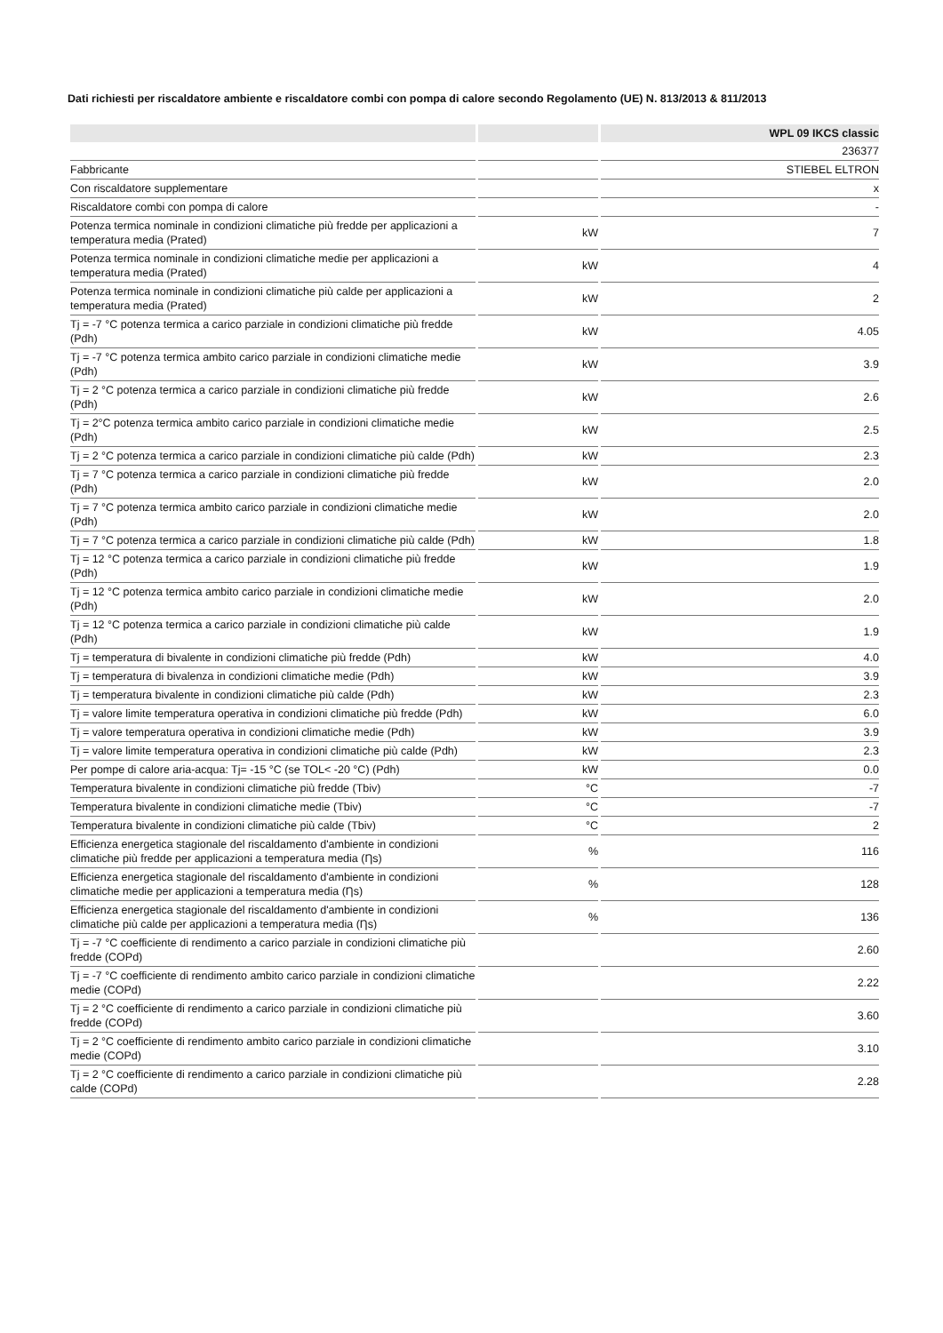Dati richiesti per riscaldatore ambiente e riscaldatore combi con pompa di calore secondo Regolamento (UE) N. 813/2013 & 811/2013
| | | WPL 09 IKCS classic |
| --- | --- | --- |
| | | 236377 |
| Fabbricante | | STIEBEL ELTRON |
| Con riscaldatore supplementare | | x |
| Riscaldatore combi con pompa di calore | | - |
| Potenza termica nominale in condizioni climatiche più fredde per applicazioni a temperatura media (Prated) | kW | 7 |
| Potenza termica nominale in condizioni climatiche medie per applicazioni a temperatura media (Prated) | kW | 4 |
| Potenza termica nominale in condizioni climatiche più calde per applicazioni a temperatura media (Prated) | kW | 2 |
| Tj = -7 °C potenza termica a carico parziale in condizioni climatiche più fredde (Pdh) | kW | 4.05 |
| Tj = -7 °C potenza termica ambito carico parziale in condizioni climatiche medie (Pdh) | kW | 3.9 |
| Tj = 2 °C potenza termica a carico parziale in condizioni climatiche più fredde (Pdh) | kW | 2.6 |
| Tj = 2°C potenza termica ambito carico parziale in condizioni climatiche medie (Pdh) | kW | 2.5 |
| Tj = 2 °C potenza termica a carico parziale in condizioni climatiche più calde (Pdh) | kW | 2.3 |
| Tj = 7 °C potenza termica a carico parziale in condizioni climatiche più fredde (Pdh) | kW | 2.0 |
| Tj = 7 °C potenza termica ambito carico parziale in condizioni climatiche medie (Pdh) | kW | 2.0 |
| Tj = 7 °C potenza termica a carico parziale in condizioni climatiche più calde (Pdh) | kW | 1.8 |
| Tj = 12 °C potenza termica a carico parziale in condizioni climatiche più fredde (Pdh) | kW | 1.9 |
| Tj = 12 °C potenza termica ambito carico parziale in condizioni climatiche medie (Pdh) | kW | 2.0 |
| Tj = 12 °C potenza termica a carico parziale in condizioni climatiche più calde (Pdh) | kW | 1.9 |
| Tj = temperatura di bivalente in condizioni climatiche più fredde (Pdh) | kW | 4.0 |
| Tj = temperatura di bivalenza in condizioni climatiche medie (Pdh) | kW | 3.9 |
| Tj = temperatura bivalente in condizioni climatiche più calde (Pdh) | kW | 2.3 |
| Tj = valore limite temperatura operativa in condizioni climatiche più fredde (Pdh) | kW | 6.0 |
| Tj = valore temperatura operativa in condizioni climatiche medie (Pdh) | kW | 3.9 |
| Tj = valore limite temperatura operativa in condizioni climatiche più calde (Pdh) | kW | 2.3 |
| Per pompe di calore aria-acqua: Tj= -15 °C (se TOL< -20 °C) (Pdh) | kW | 0.0 |
| Temperatura bivalente in condizioni climatiche più fredde (Tbiv) | °C | -7 |
| Temperatura bivalente in condizioni climatiche medie (Tbiv) | °C | -7 |
| Temperatura bivalente in condizioni climatiche più calde (Tbiv) | °C | 2 |
| Efficienza energetica stagionale del riscaldamento d'ambiente in condizioni climatiche più fredde per applicazioni a temperatura media (Ƞs) | % | 116 |
| Efficienza energetica stagionale del riscaldamento d'ambiente in condizioni climatiche medie per applicazioni a temperatura media (Ƞs) | % | 128 |
| Efficienza energetica stagionale del riscaldamento d'ambiente in condizioni climatiche più calde per applicazioni a temperatura media (Ƞs) | % | 136 |
| Tj = -7 °C coefficiente di rendimento a carico parziale in condizioni climatiche più fredde (COPd) | | 2.60 |
| Tj = -7 °C coefficiente di rendimento ambito carico parziale in condizioni climatiche medie (COPd) | | 2.22 |
| Tj = 2 °C coefficiente di rendimento a carico parziale in condizioni climatiche più fredde (COPd) | | 3.60 |
| Tj = 2 °C coefficiente di rendimento ambito carico parziale in condizioni climatiche medie (COPd) | | 3.10 |
| Tj = 2 °C coefficiente di rendimento a carico parziale in condizioni climatiche più calde (COPd) | | 2.28 |